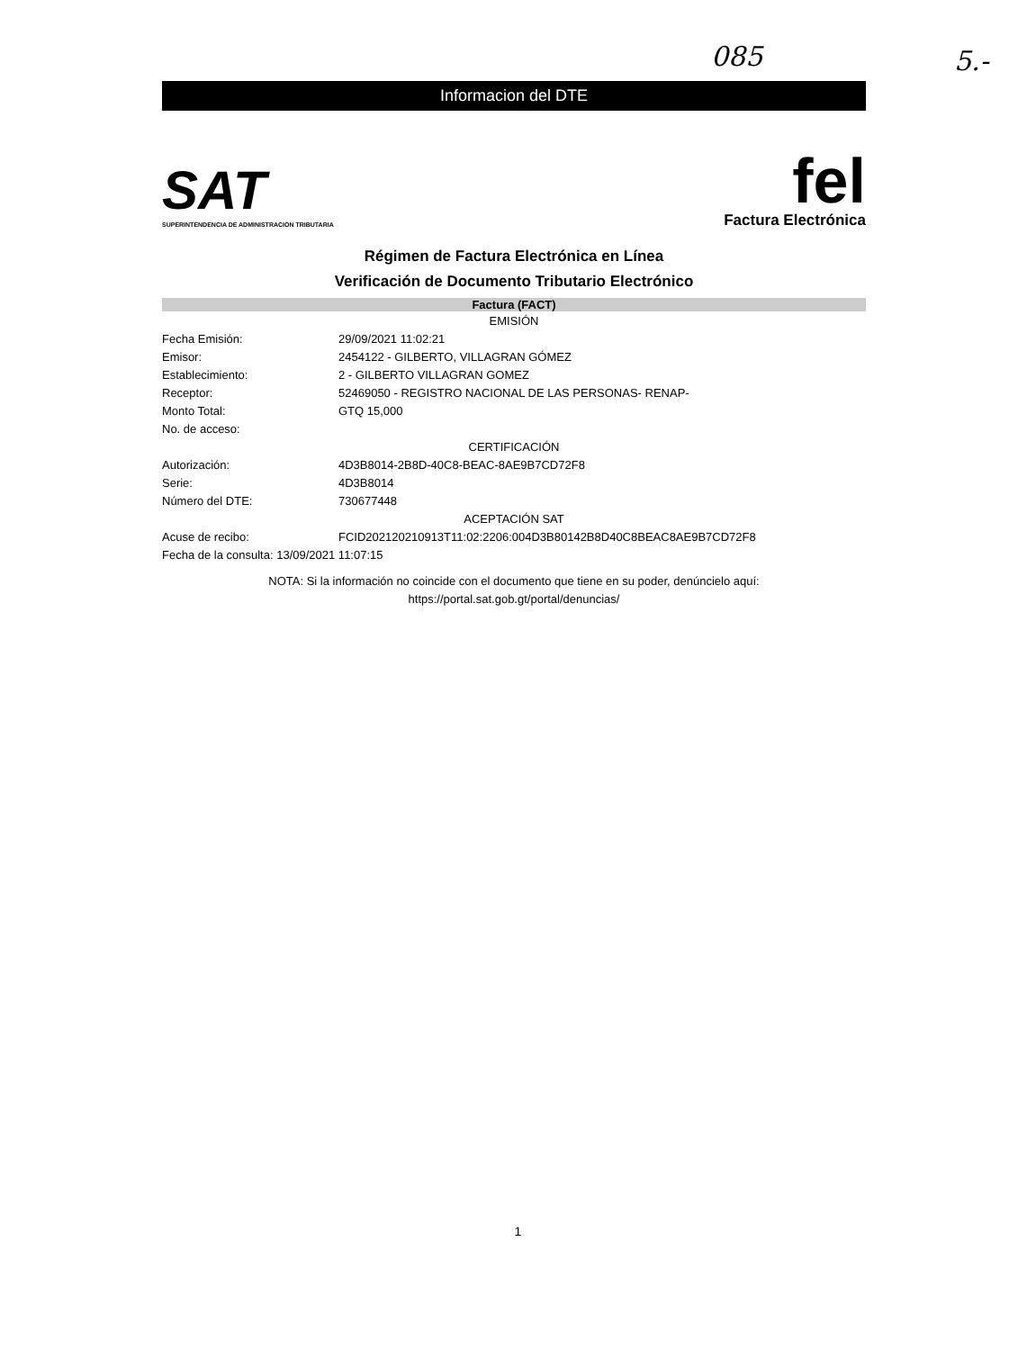085 5.-
Informacion del DTE
SAT
SUPERINTENDENCIA DE ADMINISTRACION TRIBUTARIA
fel
Factura Electrónica
Régimen de Factura Electrónica en Línea
Verificación de Documento Tributario Electrónico
Factura (FACT)
| EMISIÓN | |
| Fecha Emisión: | 29/09/2021 11:02:21 |
| Emisor: | 2454122 - GILBERTO, VILLAGRAN GÓMEZ |
| Establecimiento: | 2 - GILBERTO VILLAGRAN GOMEZ |
| Receptor: | 52469050 - REGISTRO NACIONAL DE LAS PERSONAS- RENAP- |
| Monto Total: | GTQ 15,000 |
| No. de acceso: | |
| CERTIFICACIÓN | |
| Autorización: | 4D3B8014-2B8D-40C8-BEAC-8AE9B7CD72F8 |
| Serie: | 4D3B8014 |
| Número del DTE: | 730677448 |
| ACEPTACIÓN SAT | |
| Acuse de recibo: | FCID202120210913T11:02:2206:004D3B80142B8D40C8BEAC8AE9B7CD72F8 |
| Fecha de la consulta: 13/09/2021 11:07:15 | |
NOTA: Si la información no coincide con el documento que tiene en su poder, denúncielo aquí:
https://portal.sat.gob.gt/portal/denuncias/
1